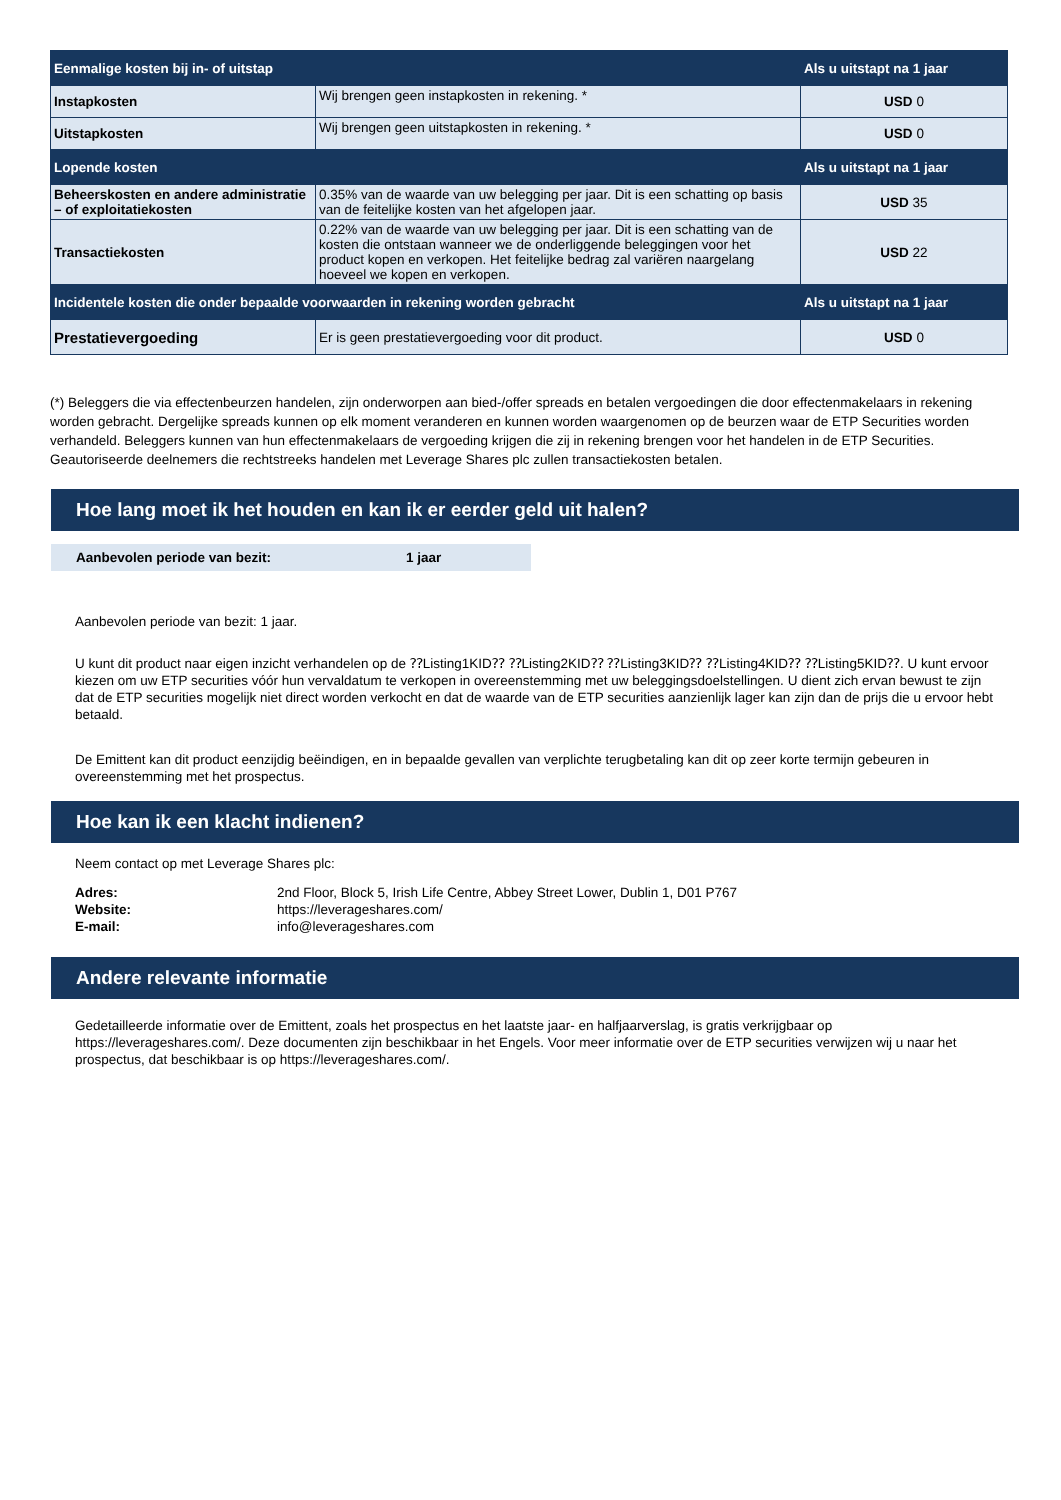| Eenmalige kosten bij in- of uitstap | | Als u uitstapt na 1 jaar |
| --- | --- | --- |
| Instapkosten | Wij brengen geen instapkosten in rekening. * | USD 0 |
| Uitstapkosten | Wij brengen geen uitstapkosten in rekening. * | USD 0 |
| Lopende kosten | | Als u uitstapt na 1 jaar |
| Beheerskosten en andere administratie – of exploitatiekosten | 0.35% van de waarde van uw belegging per jaar. Dit is een schatting op basis van de feitelijke kosten van het afgelopen jaar. | USD 35 |
| Transactiekosten | 0.22% van de waarde van uw belegging per jaar. Dit is een schatting van de kosten die ontstaan wanneer we de onderliggende beleggingen voor het product kopen en verkopen. Het feitelijke bedrag zal variëren naargelang hoeveel we kopen en verkopen. | USD 22 |
| Incidentele kosten die onder bepaalde voorwaarden in rekening worden gebracht | | Als u uitstapt na 1 jaar |
| Prestatievergoeding | Er is geen prestatievergoeding voor dit product. | USD 0 |
(*) Beleggers die via effectenbeurzen handelen, zijn onderworpen aan bied-/offer spreads en betalen vergoedingen die door effectenmakelaars in rekening worden gebracht. Dergelijke spreads kunnen op elk moment veranderen en kunnen worden waargenomen op de beurzen waar de ETP Securities worden verhandeld. Beleggers kunnen van hun effectenmakelaars de vergoeding krijgen die zij in rekening brengen voor het handelen in de ETP Securities. Geautoriseerde deelnemers die rechtstreeks handelen met Leverage Shares plc zullen transactiekosten betalen.
Hoe lang moet ik het houden en kan ik er eerder geld uit halen?
Aanbevolen periode van bezit: 1 jaar
Aanbevolen periode van bezit: 1 jaar.
U kunt dit product naar eigen inzicht verhandelen op de ⁇Listing1KID⁇ ⁇Listing2KID⁇ ⁇Listing3KID⁇ ⁇Listing4KID⁇ ⁇Listing5KID⁇. U kunt ervoor kiezen om uw ETP securities vóór hun vervaldatum te verkopen in overeenstemming met uw beleggingsdoelstellingen. U dient zich ervan bewust te zijn dat de ETP securities mogelijk niet direct worden verkocht en dat de waarde van de ETP securities aanzienlijk lager kan zijn dan de prijs die u ervoor hebt betaald.
De Emittent kan dit product eenzijdig beëindigen, en in bepaalde gevallen van verplichte terugbetaling kan dit op zeer korte termijn gebeuren in overeenstemming met het prospectus.
Hoe kan ik een klacht indienen?
Neem contact op met Leverage Shares plc:
| Adres: | 2nd Floor, Block 5, Irish Life Centre, Abbey Street Lower, Dublin 1, D01 P767 |
| Website: | https://leverageshares.com/ |
| E-mail: | info@leverageshares.com |
Andere relevante informatie
Gedetailleerde informatie over de Emittent, zoals het prospectus en het laatste jaar- en halfjaarverslag, is gratis verkrijgbaar op https://leverageshares.com/. Deze documenten zijn beschikbaar in het Engels. Voor meer informatie over de ETP securities verwijzen wij u naar het prospectus, dat beschikbaar is op https://leverageshares.com/.